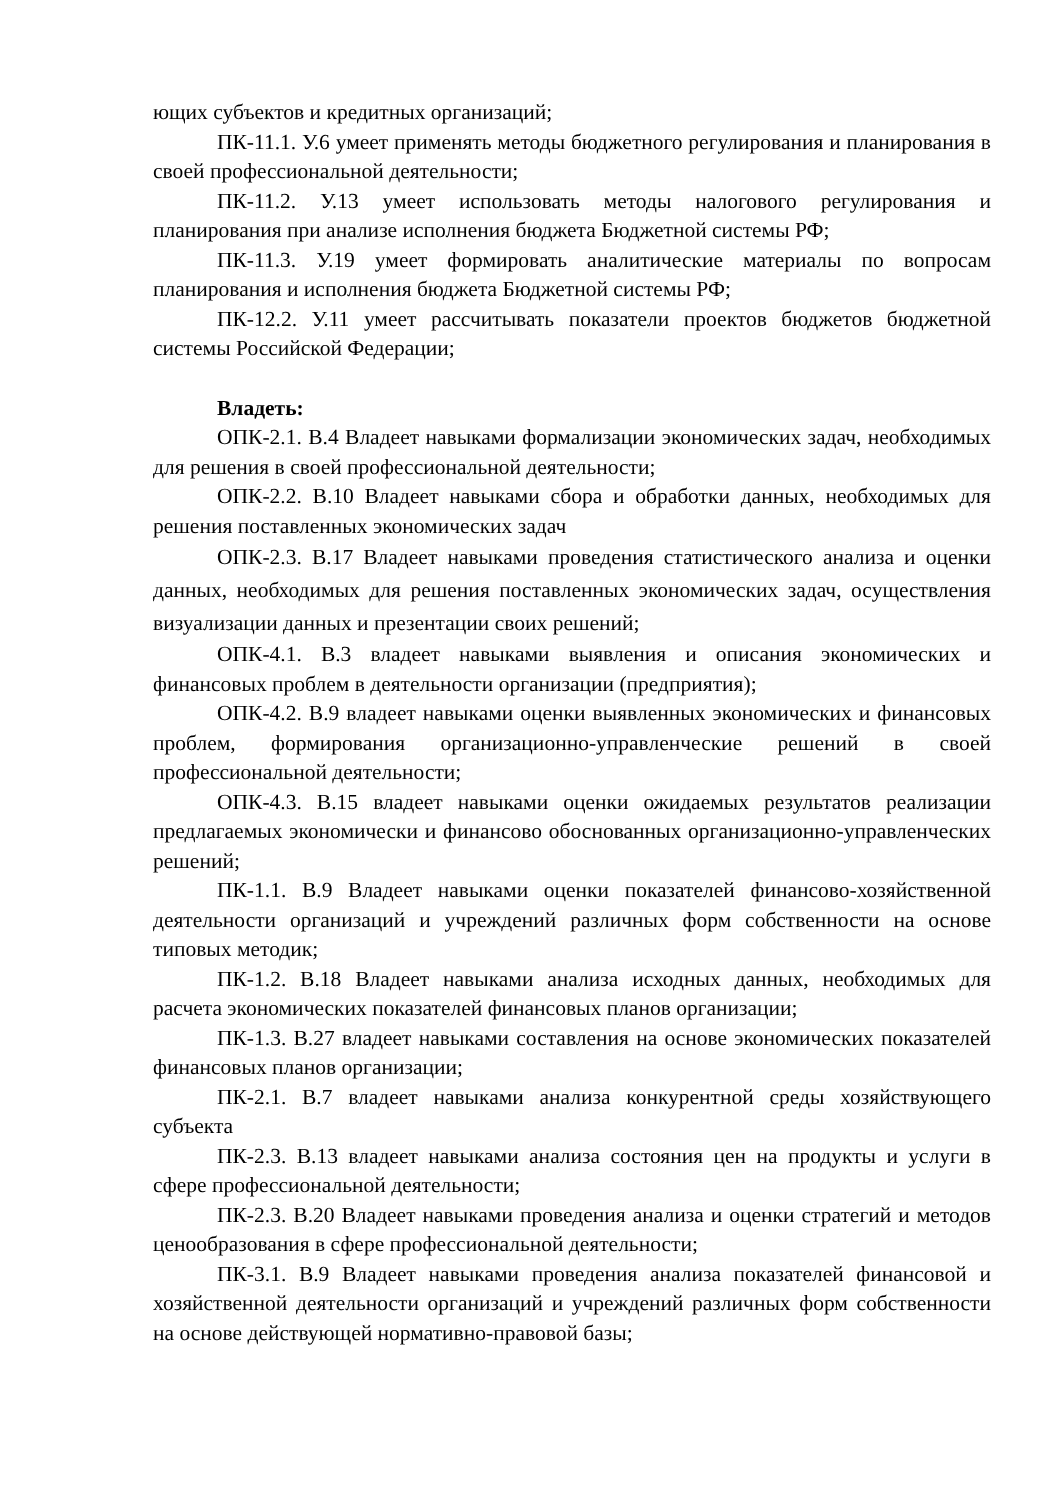ющих субъектов и кредитных организаций;
ПК-11.1. У.6 умеет применять методы бюджетного регулирования и планирования в своей профессиональной деятельности;
ПК-11.2. У.13 умеет использовать методы налогового регулирования и планирования при анализе исполнения бюджета Бюджетной системы РФ;
ПК-11.3. У.19 умеет формировать аналитические материалы по вопросам планирования и исполнения бюджета Бюджетной системы РФ;
ПК-12.2. У.11 умеет рассчитывать показатели проектов бюджетов бюджетной системы Российской Федерации;
Владеть:
ОПК-2.1. В.4 Владеет навыками формализации экономических задач, необходимых для решения в своей профессиональной деятельности;
ОПК-2.2. В.10 Владеет навыками сбора и обработки данных, необходимых для решения поставленных экономических задач
ОПК-2.3. В.17 Владеет навыками проведения статистического анализа и оценки данных, необходимых для решения поставленных экономических задач, осуществления визуализации данных и презентации своих решений;
ОПК-4.1. В.3 владеет навыками выявления и описания экономических и финансовых проблем в деятельности организации (предприятия);
ОПК-4.2. В.9 владеет навыками оценки выявленных экономических и финансовых проблем, формирования организационно-управленческие решений в своей профессиональной деятельности;
ОПК-4.3. В.15 владеет навыками оценки ожидаемых результатов реализации предлагаемых экономически и финансово обоснованных организационно-управленческих решений;
ПК-1.1. В.9 Владеет навыками оценки показателей финансово-хозяйственной деятельности организаций и учреждений различных форм собственности на основе типовых методик;
ПК-1.2. В.18 Владеет навыками анализа исходных данных, необходимых для расчета экономических показателей финансовых планов организации;
ПК-1.3. В.27 владеет навыками составления на основе экономических показателей финансовых планов организации;
ПК-2.1. В.7 владеет навыками анализа конкурентной среды хозяйствующего субъекта
ПК-2.3. В.13 владеет навыками анализа состояния цен на продукты и услуги в сфере профессиональной деятельности;
ПК-2.3. В.20 Владеет навыками проведения анализа и оценки стратегий и методов ценообразования в сфере профессиональной деятельности;
ПК-3.1. В.9 Владеет навыками проведения анализа показателей финансовой и хозяйственной деятельности организаций и учреждений различных форм собственности на основе действующей нормативно-правовой базы;